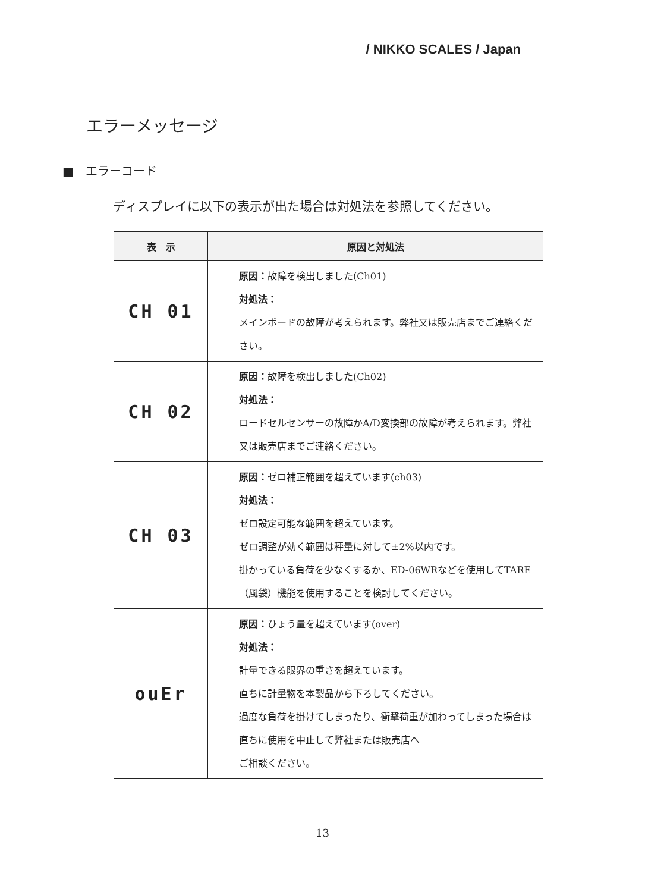/ NIKKO SCALES / Japan
エラーメッセージ
■　エラーコード
ディスプレイに以下の表示が出た場合は対処法を参照してください。
| 表 示 | 原因と対処法 |
| --- | --- |
| CH 01 | 原因： 故障を検出しました(Ch01) 対処法： メインボードの故障が考えられます。弊社又は販売店までご連絡ください。 |
| CH 02 | 原因： 故障を検出しました(Ch02) 対処法： ロードセルセンサーの故障かA/D変換部の故障が考えられます。弊社又は販売店までご連絡ください。 |
| CH 03 | 原因： ゼロ補正範囲を超えています(ch03) 対処法： ゼロ設定可能な範囲を超えています。 ゼロ調整が効く範囲は秤量に対して±2%以内です。 掛かっている負荷を少なくするか、ED-06WRなどを使用してTARE（風袋）機能を使用することを検討してください。 |
| ouEr | 原因： ひょう量を超えています(over) 対処法： 計量できる限界の重さを超えています。 直ちに計量物を本製品から下ろしてください。 過度な負荷を掛けてしまったり、衝撃荷重が加わってしまった場合は直ちに使用を中止して弊社または販売店へ ご相談ください。 |
13